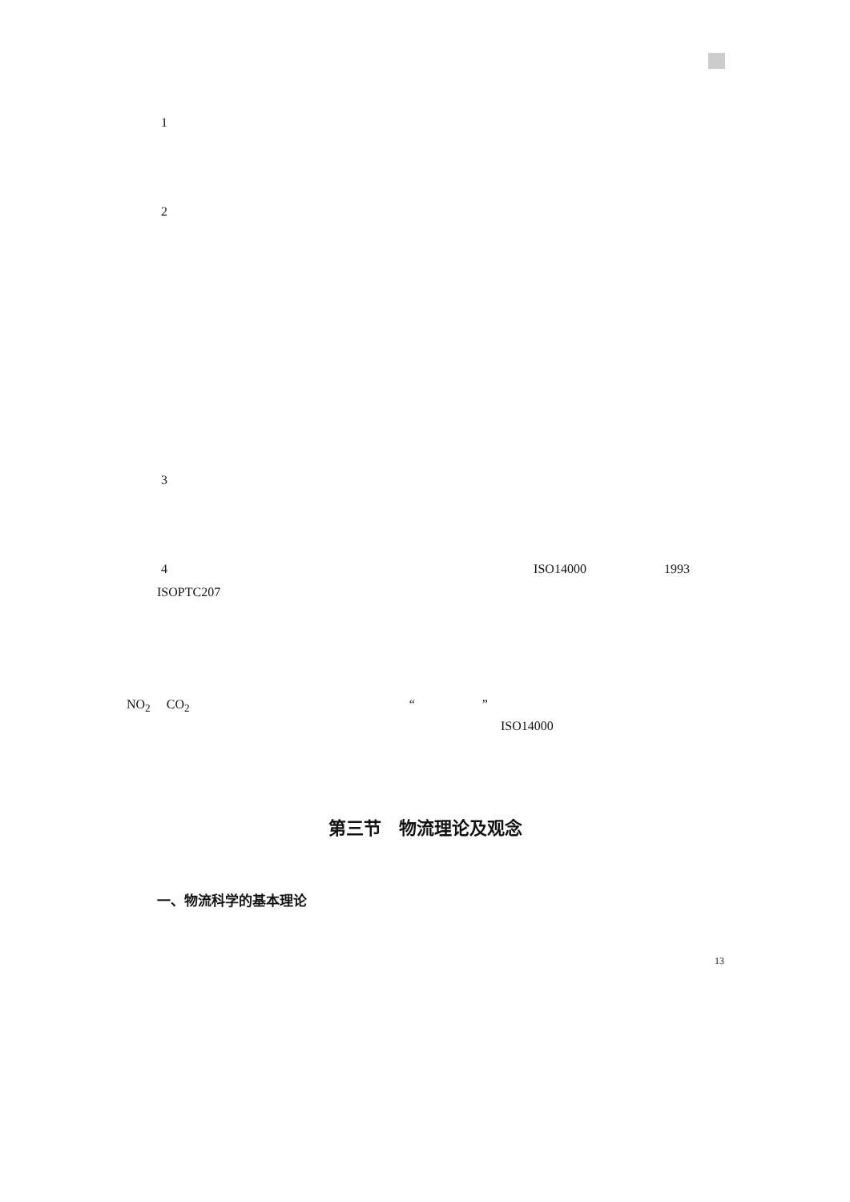1
2
3
4 ISO14000 1993
ISOPTC207
NO<sub>2</sub> CO<sub>2</sub> “ ”
ISO14000
第三节　物流理论及观念
一、物流科学的基本理论
13